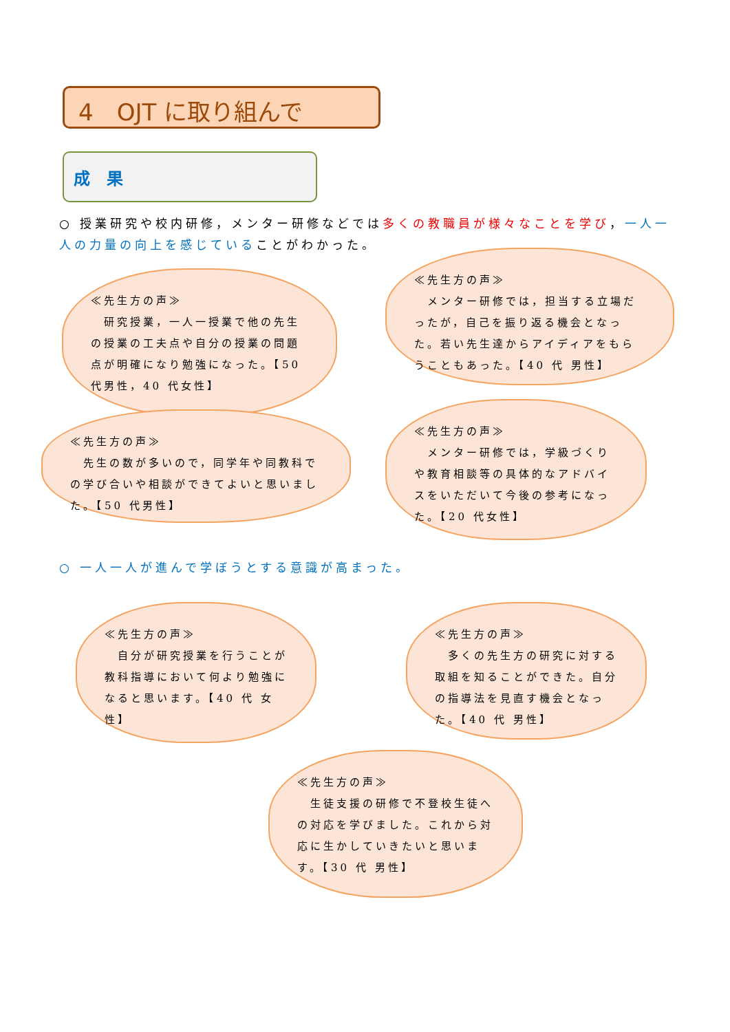4　OJT に取り組んで
成　果
○ 授業研究や校内研修，メンター研修などでは多くの教職員が様々なことを学び，一人一人の力量の向上を感じていることがわかった。
≪先生方の声≫
　研究授業，一人一授業で他の先生の授業の工夫点や自分の授業の問題点が明確になり勉強になった。【50 代男性，40 代女性】
≪先生方の声≫
　メンター研修では，担当する立場だったが，自己を振り返る機会となった。若い先生達からアイディアをもらうこともあった。【40 代 男性】
≪先生方の声≫
　先生の数が多いので，同学年や同教科での学び合いや相談ができてよいと思いました。【50 代男性】
≪先生方の声≫
　メンター研修では，学級づくりや教育相談等の具体的なアドバイスをいただいて今後の参考になった。【20 代女性】
○ 一人一人が進んで学ぼうとする意識が高まった。
≪先生方の声≫
　自分が研究授業を行うことが教科指導において何より勉強になると思います。【40 代 女性】
≪先生方の声≫
　多くの先生方の研究に対する取組を知ることができた。自分の指導法を見直す機会となった。【40 代 男性】
≪先生方の声≫
　生徒支援の研修で不登校生徒への対応を学びました。これから対応に生かしていきたいと思います。【30 代 男性】